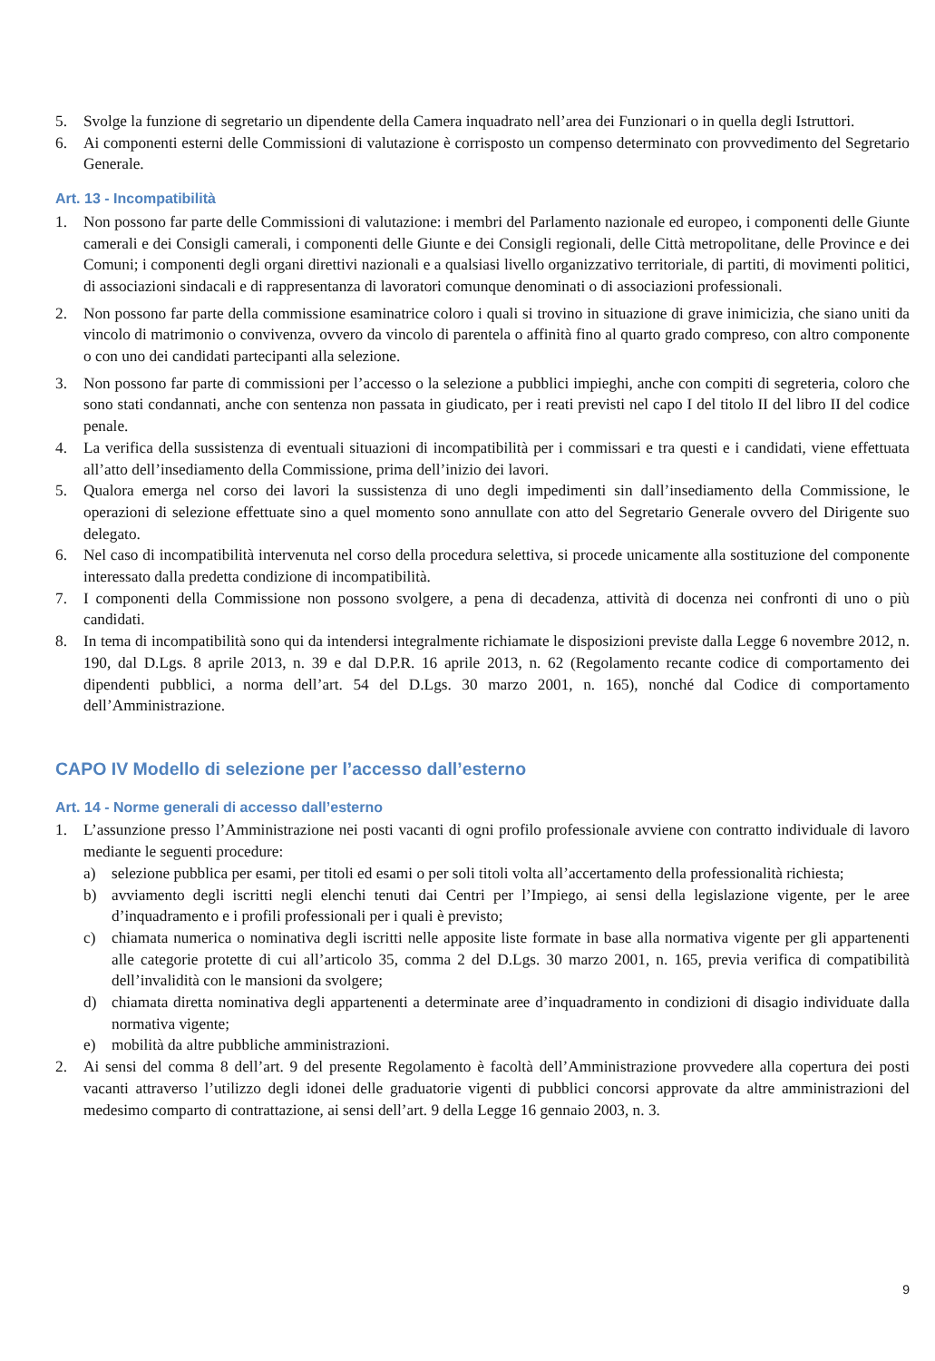5. Svolge la funzione di segretario un dipendente della Camera inquadrato nell’area dei Funzionari o in quella degli Istruttori.
6. Ai componenti esterni delle Commissioni di valutazione è corrisposto un compenso determinato con provvedimento del Segretario Generale.
Art. 13 - Incompatibilità
1. Non possono far parte delle Commissioni di valutazione: i membri del Parlamento nazionale ed europeo, i componenti delle Giunte camerali e dei Consigli camerali, i componenti delle Giunte e dei Consigli regionali, delle Città metropolitane, delle Province e dei Comuni; i componenti degli organi direttivi nazionali e a qualsiasi livello organizzativo territoriale, di partiti, di movimenti politici, di associazioni sindacali e di rappresentanza di lavoratori comunque denominati o di associazioni professionali.
2. Non possono far parte della commissione esaminatrice coloro i quali si trovino in situazione di grave inimicizia, che siano uniti da vincolo di matrimonio o convivenza, ovvero da vincolo di parentela o affinità fino al quarto grado compreso, con altro componente o con uno dei candidati partecipanti alla selezione.
3. Non possono far parte di commissioni per l’accesso o la selezione a pubblici impieghi, anche con compiti di segreteria, coloro che sono stati condannati, anche con sentenza non passata in giudicato, per i reati previsti nel capo I del titolo II del libro II del codice penale.
4. La verifica della sussistenza di eventuali situazioni di incompatibilità per i commissari e tra questi e i candidati, viene effettuata all’atto dell’insediamento della Commissione, prima dell’inizio dei lavori.
5. Qualora emerga nel corso dei lavori la sussistenza di uno degli impedimenti sin dall’insediamento della Commissione, le operazioni di selezione effettuate sino a quel momento sono annullate con atto del Segretario Generale ovvero del Dirigente suo delegato.
6. Nel caso di incompatibilità intervenuta nel corso della procedura selettiva, si procede unicamente alla sostituzione del componente interessato dalla predetta condizione di incompatibilità.
7. I componenti della Commissione non possono svolgere, a pena di decadenza, attività di docenza nei confronti di uno o più candidati.
8. In tema di incompatibilità sono qui da intendersi integralmente richiamate le disposizioni previste dalla Legge 6 novembre 2012, n. 190, dal D.Lgs. 8 aprile 2013, n. 39 e dal D.P.R. 16 aprile 2013, n. 62 (Regolamento recante codice di comportamento dei dipendenti pubblici, a norma dell’art. 54 del D.Lgs. 30 marzo 2001, n. 165), nonché dal Codice di comportamento dell’Amministrazione.
CAPO IV Modello di selezione per l’accesso dall’esterno
Art. 14 - Norme generali di accesso dall’esterno
1. L’assunzione presso l’Amministrazione nei posti vacanti di ogni profilo professionale avviene con contratto individuale di lavoro mediante le seguenti procedure:
a) selezione pubblica per esami, per titoli ed esami o per soli titoli volta all’accertamento della professionalità richiesta;
b) avviamento degli iscritti negli elenchi tenuti dai Centri per l’Impiego, ai sensi della legislazione vigente, per le aree d’inquadramento e i profili professionali per i quali è previsto;
c) chiamata numerica o nominativa degli iscritti nelle apposite liste formate in base alla normativa vigente per gli appartenenti alle categorie protette di cui all’articolo 35, comma 2 del D.Lgs. 30 marzo 2001, n. 165, previa verifica di compatibilità dell’invalidità con le mansioni da svolgere;
d) chiamata diretta nominativa degli appartenenti a determinate aree d’inquadramento in condizioni di disagio individuate dalla normativa vigente;
e) mobilità da altre pubbliche amministrazioni.
2. Ai sensi del comma 8 dell’art. 9 del presente Regolamento è facoltà dell’Amministrazione provvedere alla copertura dei posti vacanti attraverso l’utilizzo degli idonei delle graduatorie vigenti di pubblici concorsi approvate da altre amministrazioni del medesimo comparto di contrattazione, ai sensi dell’art. 9 della Legge 16 gennaio 2003, n. 3.
9